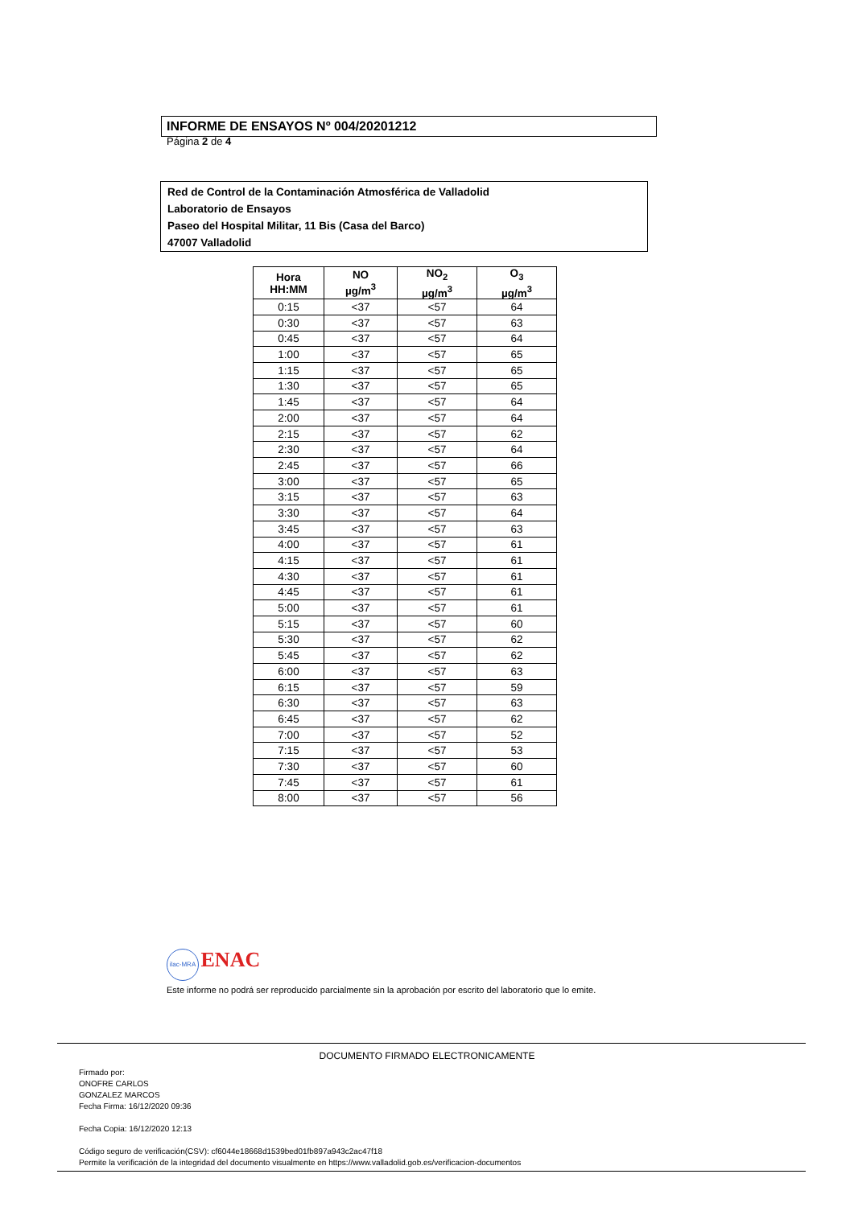INFORME DE ENSAYOS Nº 004/20201212
Página 2 de 4
Red de Control de la Contaminación Atmosférica de Valladolid
Laboratorio de Ensayos
Paseo del Hospital Militar, 11 Bis (Casa del Barco)
47007 Valladolid
| Hora HH:MM | NO µg/m<sup>3</sup> | NO<sub>2</sub> µg/m<sup>3</sup> | O<sub>3</sub> µg/m<sup>3</sup> |
| --- | --- | --- | --- |
| 0:15 | <37 | <57 | 64 |
| 0:30 | <37 | <57 | 63 |
| 0:45 | <37 | <57 | 64 |
| 1:00 | <37 | <57 | 65 |
| 1:15 | <37 | <57 | 65 |
| 1:30 | <37 | <57 | 65 |
| 1:45 | <37 | <57 | 64 |
| 2:00 | <37 | <57 | 64 |
| 2:15 | <37 | <57 | 62 |
| 2:30 | <37 | <57 | 64 |
| 2:45 | <37 | <57 | 66 |
| 3:00 | <37 | <57 | 65 |
| 3:15 | <37 | <57 | 63 |
| 3:30 | <37 | <57 | 64 |
| 3:45 | <37 | <57 | 63 |
| 4:00 | <37 | <57 | 61 |
| 4:15 | <37 | <57 | 61 |
| 4:30 | <37 | <57 | 61 |
| 4:45 | <37 | <57 | 61 |
| 5:00 | <37 | <57 | 61 |
| 5:15 | <37 | <57 | 60 |
| 5:30 | <37 | <57 | 62 |
| 5:45 | <37 | <57 | 62 |
| 6:00 | <37 | <57 | 63 |
| 6:15 | <37 | <57 | 59 |
| 6:30 | <37 | <57 | 63 |
| 6:45 | <37 | <57 | 62 |
| 7:00 | <37 | <57 | 52 |
| 7:15 | <37 | <57 | 53 |
| 7:30 | <37 | <57 | 60 |
| 7:45 | <37 | <57 | 61 |
| 8:00 | <37 | <57 | 56 |
ilac-MRA ENAC
Este informe no podrá ser reproducido parcialmente sin la aprobación por escrito del laboratorio que lo emite.
DOCUMENTO FIRMADO ELECTRONICAMENTE
Firmado por:
ONOFRE CARLOS
GONZALEZ MARCOS
Fecha Firma: 16/12/2020 09:36
Fecha Copia: 16/12/2020 12:13
Código seguro de verificación(CSV): cf6044e18668d1539bed01fb897a943c2ac47f18
Permite la verificación de la integridad del documento visualmente en https://www.valladolid.gob.es/verificacion-documentos